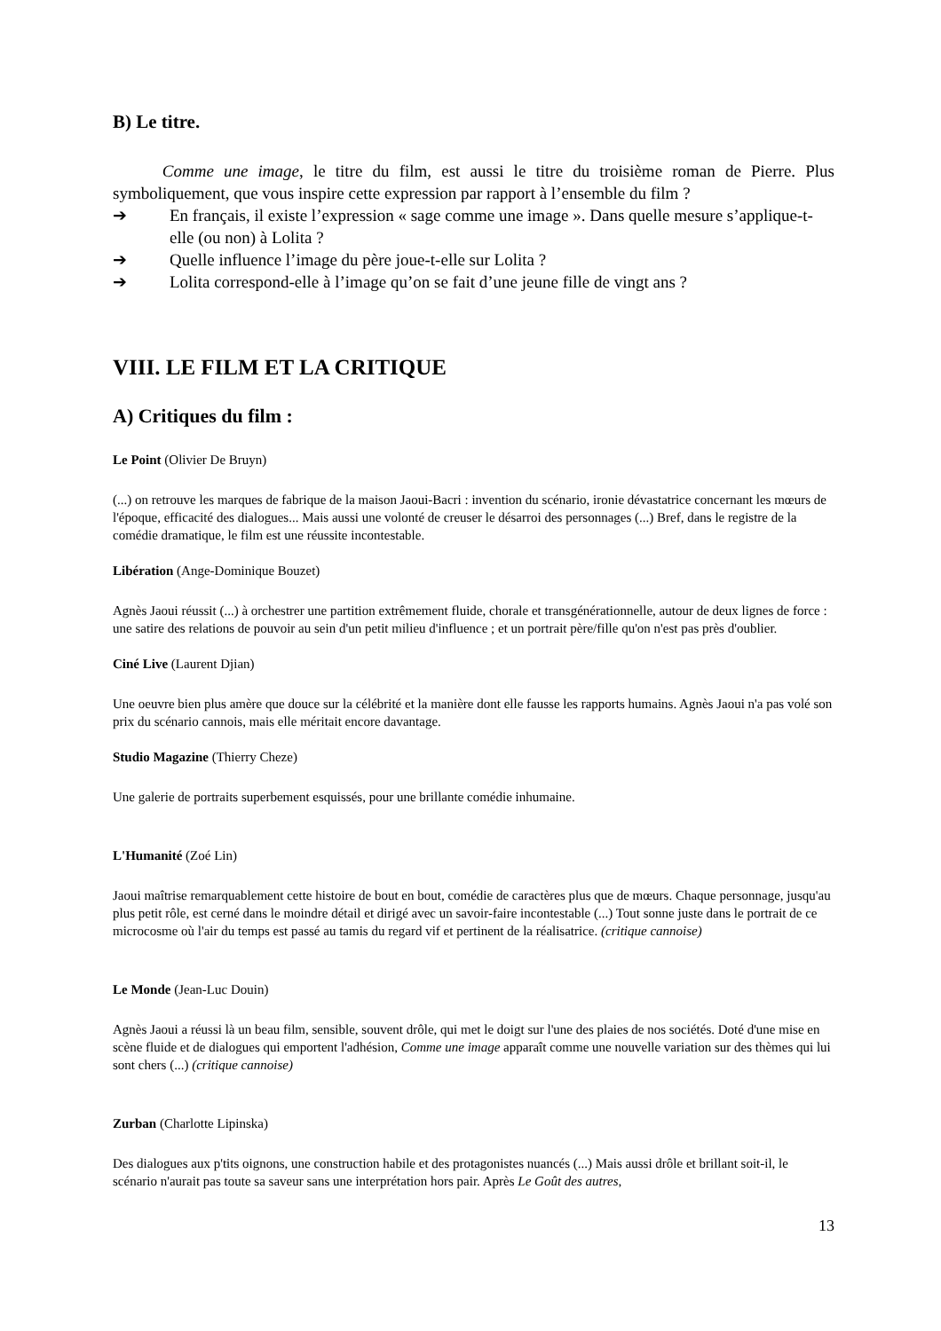B) Le titre.
Comme une image, le titre du film, est aussi le titre du troisième roman de Pierre. Plus symboliquement, que vous inspire cette expression par rapport à l’ensemble du film ?
➔ En français, il existe l’expression « sage comme une image ». Dans quelle mesure s’applique-t-elle (ou non) à Lolita ?
➔ Quelle influence l’image du père joue-t-elle sur Lolita ?
➔ Lolita correspond-elle à l’image qu’on se fait d’une jeune fille de vingt ans ?
VIII. LE FILM ET LA CRITIQUE
A) Critiques du film :
Le Point (Olivier De Bruyn)
(...) on retrouve les marques de fabrique de la maison Jaoui-Bacri : invention du scénario, ironie dévastatrice concernant les mœurs de l'époque, efficacité des dialogues... Mais aussi une volonté de creuser le désarroi des personnages (...) Bref, dans le registre de la comédie dramatique, le film est une réussite incontestable.
Libération (Ange-Dominique Bouzet)
Agnès Jaoui réussit (...) à orchestrer une partition extrêmement fluide, chorale et transgénérationnelle, autour de deux lignes de force : une satire des relations de pouvoir au sein d'un petit milieu d'influence ; et un portrait père/fille qu'on n'est pas près d'oublier.
Ciné Live (Laurent Djian)
Une oeuvre bien plus amère que douce sur la célébrité et la manière dont elle fausse les rapports humains. Agnès Jaoui n'a pas volé son prix du scénario cannois, mais elle méritait encore davantage.
Studio Magazine (Thierry Cheze)
Une galerie de portraits superbement esquissés, pour une brillante comédie inhumaine.
L'Humanité (Zoé Lin)
Jaoui maîtrise remarquablement cette histoire de bout en bout, comédie de caractères plus que de mœurs. Chaque personnage, jusqu'au plus petit rôle, est cerné dans le moindre détail et dirigé avec un savoir-faire incontestable (...) Tout sonne juste dans le portrait de ce microcosme où l'air du temps est passé au tamis du regard vif et pertinent de la réalisatrice. (critique cannoise)
Le Monde (Jean-Luc Douin)
Agnès Jaoui a réussi là un beau film, sensible, souvent drôle, qui met le doigt sur l'une des plaies de nos sociétés. Doté d'une mise en scène fluide et de dialogues qui emportent l'adhésion, Comme une image apparaît comme une nouvelle variation sur des thèmes qui lui sont chers (...) (critique cannoise)
Zurban (Charlotte Lipinska)
Des dialogues aux p'tits oignons, une construction habile et des protagonistes nuancés (...) Mais aussi drôle et brillant soit-il, le scénario n'aurait pas toute sa saveur sans une interprétation hors pair. Après Le Goût des autres,
13